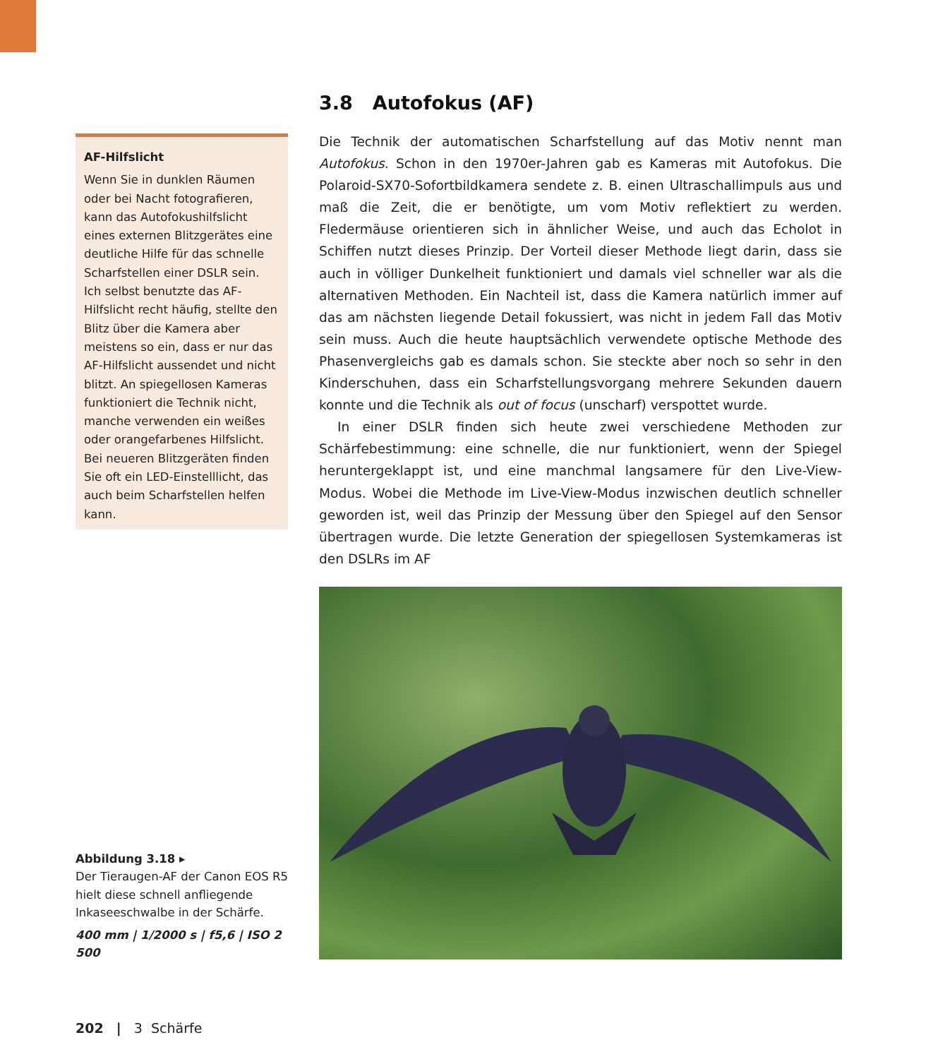3.8 Autofokus (AF)
AF-Hilfslicht
Wenn Sie in dunklen Räumen oder bei Nacht fotografieren, kann das Autofokushilfslicht eines externen Blitzgerätes eine deutliche Hilfe für das schnelle Scharfstellen einer DSLR sein. Ich selbst benutzte das AF-Hilfslicht recht häufig, stellte den Blitz über die Kamera aber meistens so ein, dass er nur das AF-Hilfslicht aussendet und nicht blitzt. An spiegellosen Kameras funktioniert die Technik nicht, manche verwenden ein weißes oder orangefarbenes Hilfslicht. Bei neueren Blitzgeräten finden Sie oft ein LED-Einstelllicht, das auch beim Scharfstellen helfen kann.
Die Technik der automatischen Scharfstellung auf das Motiv nennt man Autofokus. Schon in den 1970er-Jahren gab es Kameras mit Autofokus. Die Polaroid-SX70-Sofortbildkamera sendete z. B. einen Ultraschallimpuls aus und maß die Zeit, die er benötigte, um vom Motiv reflektiert zu werden. Fledermäuse orientieren sich in ähnlicher Weise, und auch das Echolot in Schiffen nutzt dieses Prinzip. Der Vorteil dieser Methode liegt darin, dass sie auch in völliger Dunkelheit funktioniert und damals viel schneller war als die alternativen Methoden. Ein Nachteil ist, dass die Kamera natürlich immer auf das am nächsten liegende Detail fokussiert, was nicht in jedem Fall das Motiv sein muss. Auch die heute hauptsächlich verwendete optische Methode des Phasenvergleichs gab es damals schon. Sie steckte aber noch so sehr in den Kinderschuhen, dass ein Scharfstellungsvorgang mehrere Sekunden dauern konnte und die Technik als out of focus (unscharf) verspottet wurde.
In einer DSLR finden sich heute zwei verschiedene Methoden zur Schärfebestimmung: eine schnelle, die nur funktioniert, wenn der Spiegel heruntergeklappt ist, und eine manchmal langsamere für den Live-View-Modus. Wobei die Methode im Live-View-Modus inzwischen deutlich schneller geworden ist, weil das Prinzip der Messung über den Spiegel auf den Sensor übertragen wurde. Die letzte Generation der spiegellosen Systemkameras ist den DSLRs im AF
Abbildung 3.18 ▸
Der Tieraugen-AF der Canon EOS R5 hielt diese schnell anfliegende Inkaseeschwalbe in der Schärfe.
400 mm | 1/2000 s | f5,6 | ISO 2 500
202 | 3 Schärfe